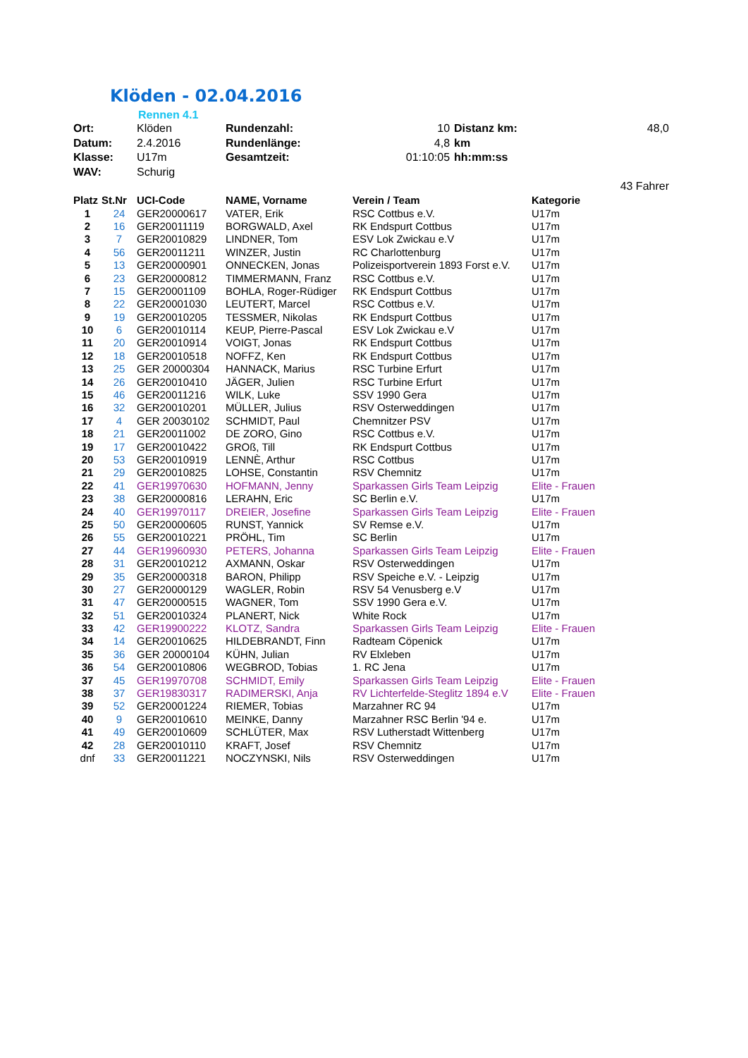Klöden - 02.04.2016
Rennen 4.1
| Ort: | Klöden | Rundenzahl: | 10 | Distanz km: | 48,0 |
| Datum: | 2.4.2016 | Rundenlänge: | 4,8 | km | |
| Klasse: | U17m | Gesamtzeit: | 01:10:05 | hh:mm:ss | |
| WAV: | Schurig | | | | |
| | | | | | 43 Fahrer |
| Platz | St.Nr | UCI-Code | NAME, Vorname | Verein / Team | Kategorie |
| --- | --- | --- | --- | --- | --- |
| 1 | 24 | GER20000617 | VATER, Erik | RSC Cottbus e.V. | U17m |
| 2 | 16 | GER20011119 | BORGWALD, Axel | RK Endspurt Cottbus | U17m |
| 3 | 7 | GER20010829 | LINDNER, Tom | ESV Lok Zwickau e.V | U17m |
| 4 | 56 | GER20011211 | WINZER, Justin | RC Charlottenburg | U17m |
| 5 | 13 | GER20000901 | ONNECKEN, Jonas | Polizeisportverein 1893 Forst e.V. | U17m |
| 6 | 23 | GER20000812 | TIMMERMANN, Franz | RSC Cottbus e.V. | U17m |
| 7 | 15 | GER20001109 | BOHLA, Roger-Rüdiger | RK Endspurt Cottbus | U17m |
| 8 | 22 | GER20001030 | LEUTERT, Marcel | RSC Cottbus e.V. | U17m |
| 9 | 19 | GER20010205 | TESSMER, Nikolas | RK Endspurt Cottbus | U17m |
| 10 | 6 | GER20010114 | KEUP, Pierre-Pascal | ESV Lok Zwickau e.V | U17m |
| 11 | 20 | GER20010914 | VOIGT, Jonas | RK Endspurt Cottbus | U17m |
| 12 | 18 | GER20010518 | NOFFZ, Ken | RK Endspurt Cottbus | U17m |
| 13 | 25 | GER 20000304 | HANNACK, Marius | RSC Turbine Erfurt | U17m |
| 14 | 26 | GER20010410 | JÄGER, Julien | RSC Turbine Erfurt | U17m |
| 15 | 46 | GER20011216 | WILK, Luke | SSV 1990 Gera | U17m |
| 16 | 32 | GER20010201 | MÜLLER, Julius | RSV Osterweddingen | U17m |
| 17 | 4 | GER 20030102 | SCHMIDT, Paul | Chemnitzer PSV | U17m |
| 18 | 21 | GER20011002 | DE ZORO, Gino | RSC Cottbus e.V. | U17m |
| 19 | 17 | GER20010422 | GROß, Till | RK Endspurt Cottbus | U17m |
| 20 | 53 | GER20010919 | LENNÈ, Arthur | RSC Cottbus | U17m |
| 21 | 29 | GER20010825 | LOHSE, Constantin | RSV Chemnitz | U17m |
| 22 | 41 | GER19970630 | HOFMANN, Jenny | Sparkassen Girls Team Leipzig | Elite - Frauen |
| 23 | 38 | GER20000816 | LERAHN, Eric | SC Berlin e.V. | U17m |
| 24 | 40 | GER19970117 | DREIER, Josefine | Sparkassen Girls Team Leipzig | Elite - Frauen |
| 25 | 50 | GER20000605 | RUNST, Yannick | SV Remse e.V. | U17m |
| 26 | 55 | GER20010221 | PRÖHL, Tim | SC Berlin | U17m |
| 27 | 44 | GER19960930 | PETERS, Johanna | Sparkassen Girls Team Leipzig | Elite - Frauen |
| 28 | 31 | GER20010212 | AXMANN, Oskar | RSV Osterweddingen | U17m |
| 29 | 35 | GER20000318 | BARON, Philipp | RSV Speiche e.V. - Leipzig | U17m |
| 30 | 27 | GER20000129 | WAGLER, Robin | RSV 54 Venusberg e.V | U17m |
| 31 | 47 | GER20000515 | WAGNER, Tom | SSV 1990 Gera e.V. | U17m |
| 32 | 51 | GER20010324 | PLANERT, Nick | White Rock | U17m |
| 33 | 42 | GER19900222 | KLOTZ, Sandra | Sparkassen Girls Team Leipzig | Elite - Frauen |
| 34 | 14 | GER20010625 | HILDEBRANDT, Finn | Radteam Cöpenick | U17m |
| 35 | 36 | GER 20000104 | KÜHN, Julian | RV Elxleben | U17m |
| 36 | 54 | GER20010806 | WEGBROD, Tobias | 1. RC Jena | U17m |
| 37 | 45 | GER19970708 | SCHMIDT, Emily | Sparkassen Girls Team Leipzig | Elite - Frauen |
| 38 | 37 | GER19830317 | RADIMERSKI, Anja | RV Lichterfelde-Steglitz 1894 e.V | Elite - Frauen |
| 39 | 52 | GER20001224 | RIEMER, Tobias | Marzahner RC 94 | U17m |
| 40 | 9 | GER20010610 | MEINKE, Danny | Marzahner RSC Berlin '94 e. | U17m |
| 41 | 49 | GER20010609 | SCHLÜTER, Max | RSV Lutherstadt Wittenberg | U17m |
| 42 | 28 | GER20010110 | KRAFT, Josef | RSV Chemnitz | U17m |
| dnf | 33 | GER20011221 | NOCZYNSKI, Nils | RSV Osterweddingen | U17m |